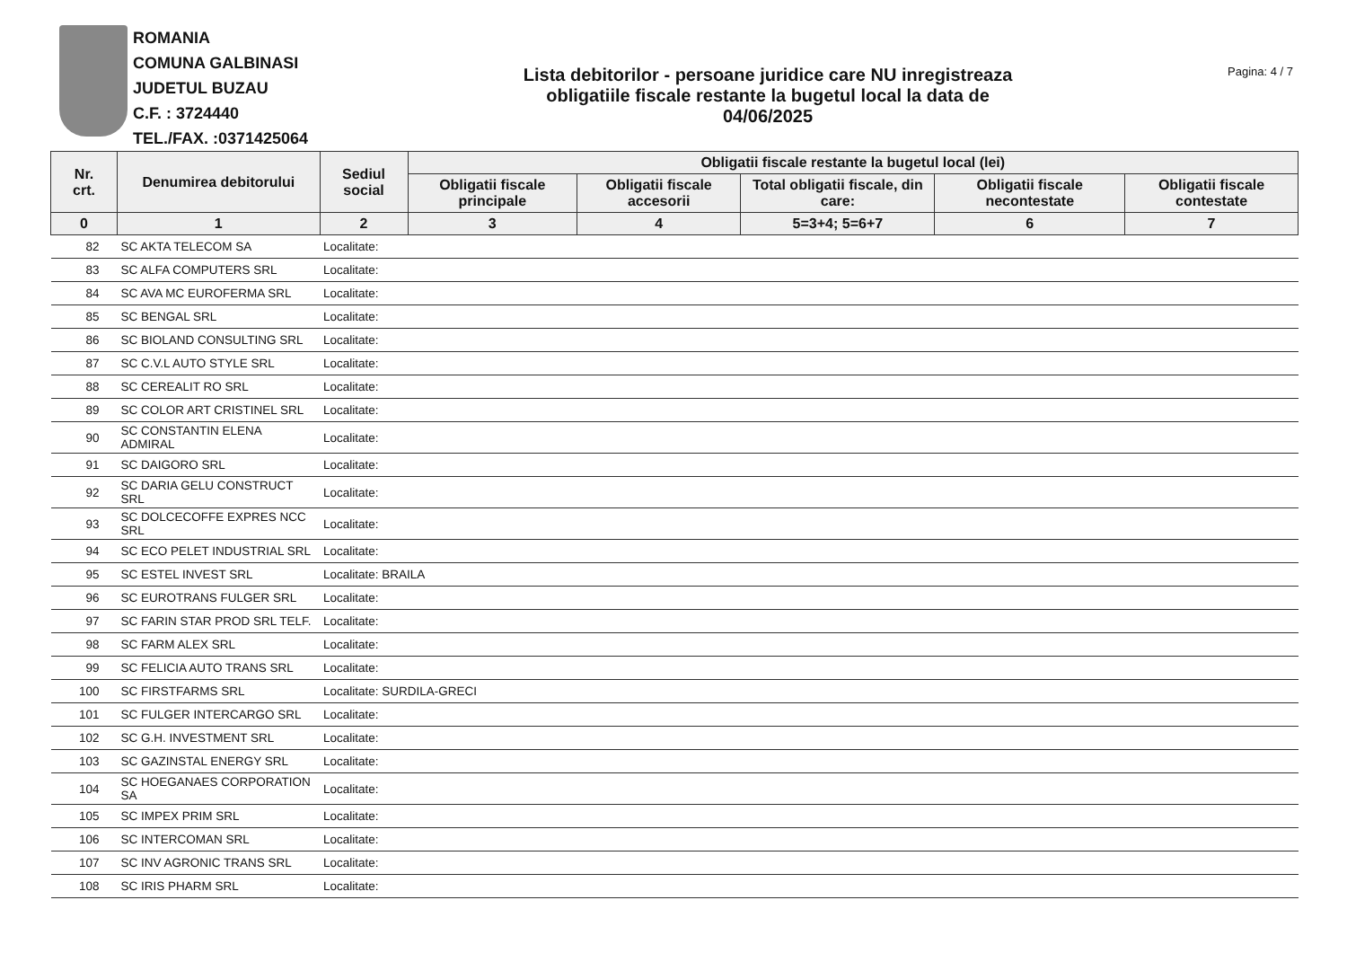ROMANIA
COMUNA GALBINASI
JUDETUL BUZAU
C.F. : 3724440
TEL./FAX. :0371425064
Lista debitorilor - persoane juridice care NU inregistreaza
obligatiile fiscale restante la bugetul local la data de
04/06/2025
Pagina: 4 / 7
| Nr. crt. | Denumirea debitorului | Sediul social | Obligatii fiscale restante la bugetul local (lei) | | | | |
| --- | --- | --- | --- | --- | --- | --- | --- |
| | | | Obligatii fiscale principale | Obligatii fiscale accesorii | Total obligatii fiscale, din care: | Obligatii fiscale necontestate | Obligatii fiscale contestate |
| 0 | 1 | 2 | 3 | 4 | 5=3+4; 5=6+7 | 6 | 7 |
| 82 | SC AKTA TELECOM SA | Localitate: | | | | | |
| 83 | SC ALFA COMPUTERS SRL | Localitate: | | | | | |
| 84 | SC AVA MC EUROFERMA SRL | Localitate: | | | | | |
| 85 | SC BENGAL SRL | Localitate: | | | | | |
| 86 | SC BIOLAND CONSULTING SRL | Localitate: | | | | | |
| 87 | SC C.V.L AUTO STYLE SRL | Localitate: | | | | | |
| 88 | SC CEREALIT RO SRL | Localitate: | | | | | |
| 89 | SC COLOR ART CRISTINEL SRL | Localitate: | | | | | |
| 90 | SC CONSTANTIN ELENA ADMIRAL | Localitate: | | | | | |
| 91 | SC DAIGORO SRL | Localitate: | | | | | |
| 92 | SC DARIA GELU CONSTRUCT SRL | Localitate: | | | | | |
| 93 | SC DOLCECOFFE EXPRES NCC SRL | Localitate: | | | | | |
| 94 | SC ECO PELET INDUSTRIAL SRL | Localitate: | | | | | |
| 95 | SC ESTEL INVEST SRL | Localitate: BRAILA | | | | | |
| 96 | SC EUROTRANS FULGER SRL | Localitate: | | | | | |
| 97 | SC FARIN STAR PROD SRL TELF. | Localitate: | | | | | |
| 98 | SC FARM ALEX SRL | Localitate: | | | | | |
| 99 | SC FELICIA AUTO TRANS SRL | Localitate: | | | | | |
| 100 | SC FIRSTFARMS SRL | Localitate: SURDILA-GRECI | | | | | |
| 101 | SC FULGER INTERCARGO SRL | Localitate: | | | | | |
| 102 | SC G.H. INVESTMENT SRL | Localitate: | | | | | |
| 103 | SC GAZINSTAL ENERGY SRL | Localitate: | | | | | |
| 104 | SC HOEGANAES CORPORATION SA | Localitate: | | | | | |
| 105 | SC IMPEX PRIM SRL | Localitate: | | | | | |
| 106 | SC INTERCOMAN SRL | Localitate: | | | | | |
| 107 | SC INV AGRONIC TRANS SRL | Localitate: | | | | | |
| 108 | SC IRIS PHARM SRL | Localitate: | | | | | |